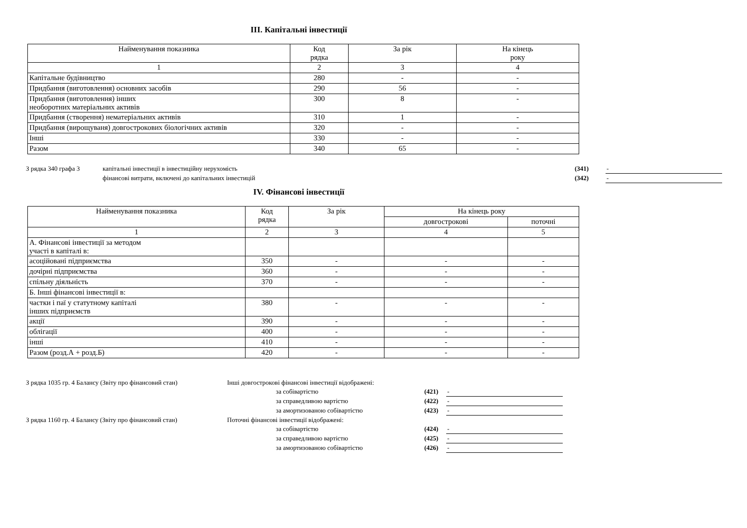ІІІ. Капітальні інвестиції
| Найменування показника | Код рядка | За рік | На кінець року |
| --- | --- | --- | --- |
| 1 | 2 | 3 | 4 |
| Капітальне будівництво | 280 | - | - |
| Придбання (виготовлення) основних засобів | 290 | 56 | - |
| Придбання (виготовлення) інших необоротних матеріальних активів | 300 | 8 | - |
| Придбання (створення) нематеріальних активів | 310 | 1 | - |
| Придбання (вирощуваня) довгострокових біологічних активів | 320 | - | - |
| Інші | 330 | - | - |
| Разом | 340 | 65 | - |
| З рядка 340 графа 3 | капітальні інвестиції в інвестиційну нерухомість | (341) | - |
| | фінансові витрати, включені до капітальних інвестицій | (342) | - |
IV. Фінансові інвестиції
| Найменування показника | Код рядка | За рік | На кінець року | |
| --- | --- | --- | --- | --- |
| | | | довгострокові | поточні |
| 1 | 2 | 3 | 4 | 5 |
| А. Фінансові інвестиції за методом участі в капіталі в: | | | | |
| асоційовані підприємства | 350 | - | - | - |
| дочірні підприємства | 360 | - | - | - |
| спільну діяльність | 370 | - | - | - |
| Б. Інші фінансові інвестиції в: | | | | |
| частки і паї у статутному капіталі інших підприємств | 380 | - | - | - |
| акції | 390 | - | - | - |
| облігації | 400 | - | - | - |
| інші | 410 | - | - | - |
| Разом (розд.А + розд.Б) | 420 | - | - | - |
| З рядка 1035 гр. 4 Балансу (Звіту про фінансовий стан) | Інші довгострокові фінансові інвестиції відображені: | | |
| | за собівартістю | (421) | - |
| | за справедливою вартістю | (422) | - |
| | за амортизованою собівартістю | (423) | - |
| З рядка 1160 гр. 4 Балансу (Звіту про фінансовий стан) | Поточні фінансові інвестиції відображені: | | |
| | за собівартістю | (424) | - |
| | за справедливою вартістю | (425) | - |
| | за амортизованою собівартістю | (426) | - |